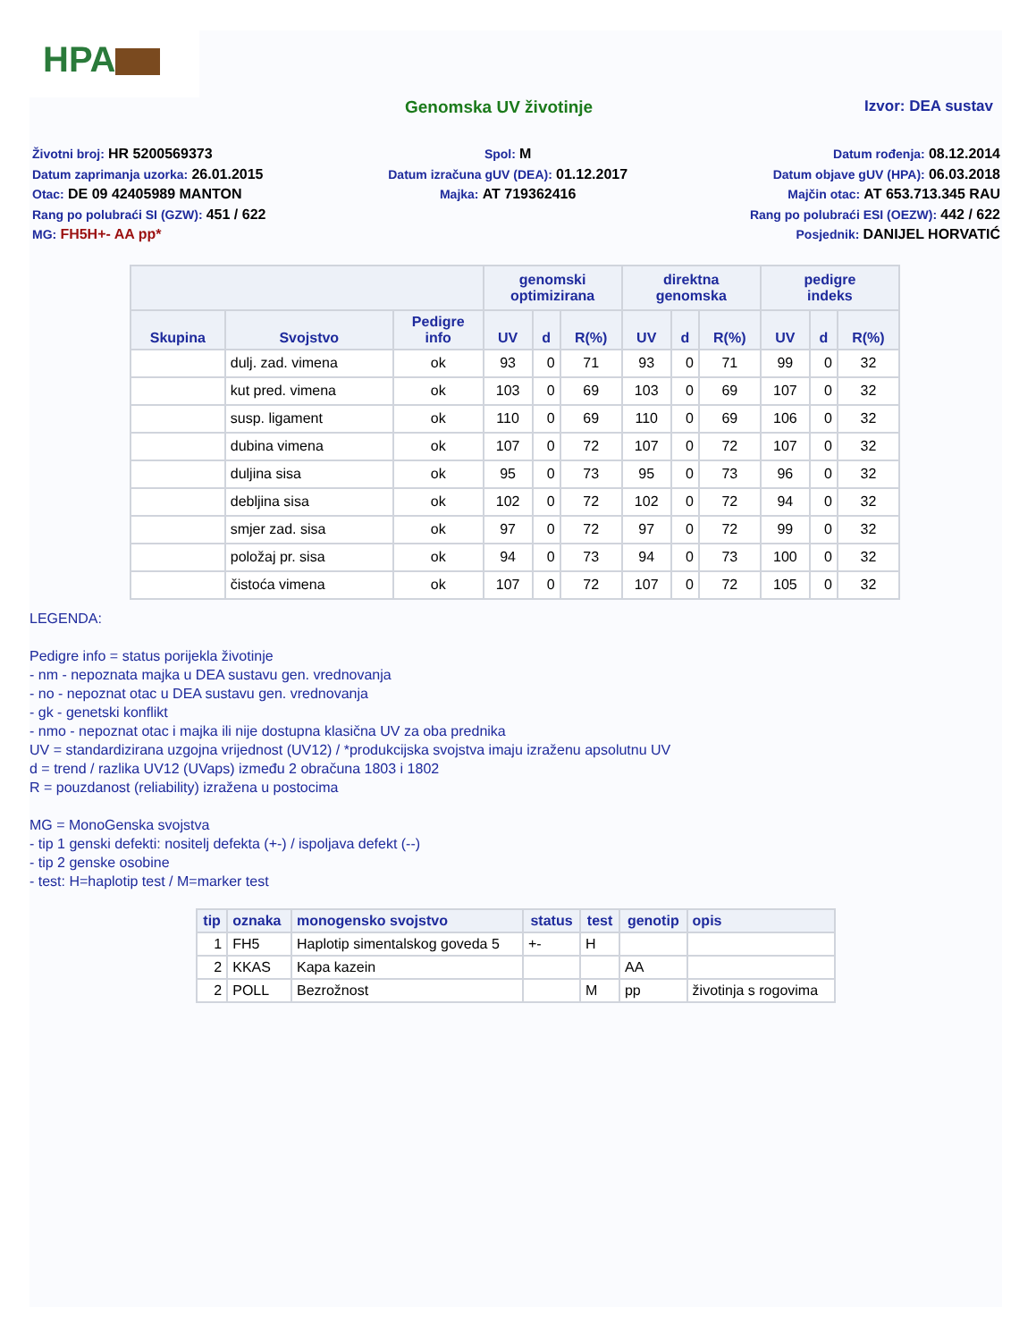HPA
Genomska UV životinje Izvor: DEA sustav
Životni broj: HR 5200569373
Datum zaprimanja uzorka: 26.01.2015
Otac: DE 09 42405989 MANTON
Rang po polubraći SI (GZW): 451 / 622
MG: FH5H+- AA pp*
Spol: M
Datum izračuna gUV (DEA): 01.12.2017
Majka: AT 719362416
Datum rođenja: 08.12.2014
Datum objave gUV (HPA): 06.03.2018
Majčin otac: AT 653.713.345 RAU
Rang po polubraći ESI (OEZW): 442 / 622
Posjednik: DANIJEL HORVATIĆ
| | | | genomski optimizirana | | | direktna genomska | | | pedigre indeks | | |
| --- | --- | --- | --- | --- | --- | --- | --- | --- | --- | --- | --- |
| Skupina | Svojstvo | Pedigre info | UV | d | R(%) | UV | d | R(%) | UV | d | R(%) |
| | dulj. zad. vimena | ok | 93 | 0 | 71 | 93 | 0 | 71 | 99 | 0 | 32 |
| | kut pred. vimena | ok | 103 | 0 | 69 | 103 | 0 | 69 | 107 | 0 | 32 |
| | susp. ligament | ok | 110 | 0 | 69 | 110 | 0 | 69 | 106 | 0 | 32 |
| | dubina vimena | ok | 107 | 0 | 72 | 107 | 0 | 72 | 107 | 0 | 32 |
| | duljina sisa | ok | 95 | 0 | 73 | 95 | 0 | 73 | 96 | 0 | 32 |
| | debljina sisa | ok | 102 | 0 | 72 | 102 | 0 | 72 | 94 | 0 | 32 |
| | smjer zad. sisa | ok | 97 | 0 | 72 | 97 | 0 | 72 | 99 | 0 | 32 |
| | položaj pr. sisa | ok | 94 | 0 | 73 | 94 | 0 | 73 | 100 | 0 | 32 |
| | čistoća vimena | ok | 107 | 0 | 72 | 107 | 0 | 72 | 105 | 0 | 32 |
LEGENDA:
Pedigre info = status porijekla životinje
- nm - nepoznata majka u DEA sustavu gen. vrednovanja
- no - nepoznat otac u DEA sustavu gen. vrednovanja
- gk - genetski konflikt
- nmo - nepoznat otac i majka ili nije dostupna klasična UV za oba prednika
UV = standardizirana uzgojna vrijednost (UV12) / *produkcijska svojstva imaju izraženu apsolutnu UV
d = trend / razlika UV12 (UVaps) između 2 obračuna 1803 i 1802
R = pouzdanost (reliability) izražena u postocima
MG = MonoGenska svojstva
- tip 1 genski defekti: nositelj defekta (+-) / ispoljava defekt (--)
- tip 2 genske osobine
- test: H=haplotip test / M=marker test
| tip | oznaka | monogensko svojstvo | status | test | genotip | opis |
| --- | --- | --- | --- | --- | --- | --- |
| 1 | FH5 | Haplotip simentalskog goveda 5 | +- | H | | |
| 2 | KKAS | Kapa kazein | | | AA | |
| 2 | POLL | Bezrožnost | | M | pp | životinja s rogovima |